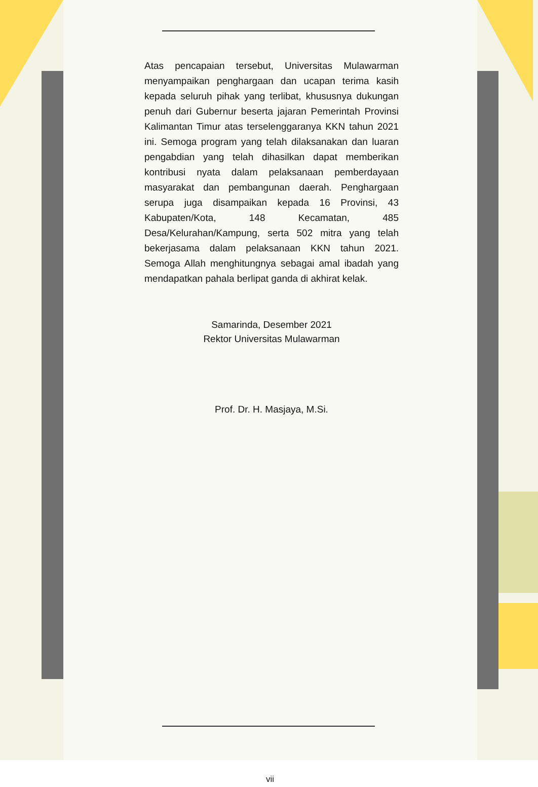Atas pencapaian tersebut, Universitas Mulawarman menyampaikan penghargaan dan ucapan terima kasih kepada seluruh pihak yang terlibat, khususnya dukungan penuh dari Gubernur beserta jajaran Pemerintah Provinsi Kalimantan Timur atas terselenggaranya KKN tahun 2021 ini. Semoga program yang telah dilaksanakan dan luaran pengabdian yang telah dihasilkan dapat memberikan kontribusi nyata dalam pelaksanaan pemberdayaan masyarakat dan pembangunan daerah. Penghargaan serupa juga disampaikan kepada 16 Provinsi, 43 Kabupaten/Kota, 148 Kecamatan, 485 Desa/Kelurahan/Kampung, serta 502 mitra yang telah bekerjasama dalam pelaksanaan KKN tahun 2021. Semoga Allah menghitungnya sebagai amal ibadah yang mendapatkan pahala berlipat ganda di akhirat kelak.
Samarinda, Desember 2021
Rektor Universitas Mulawarman
Prof. Dr. H. Masjaya, M.Si.
vii